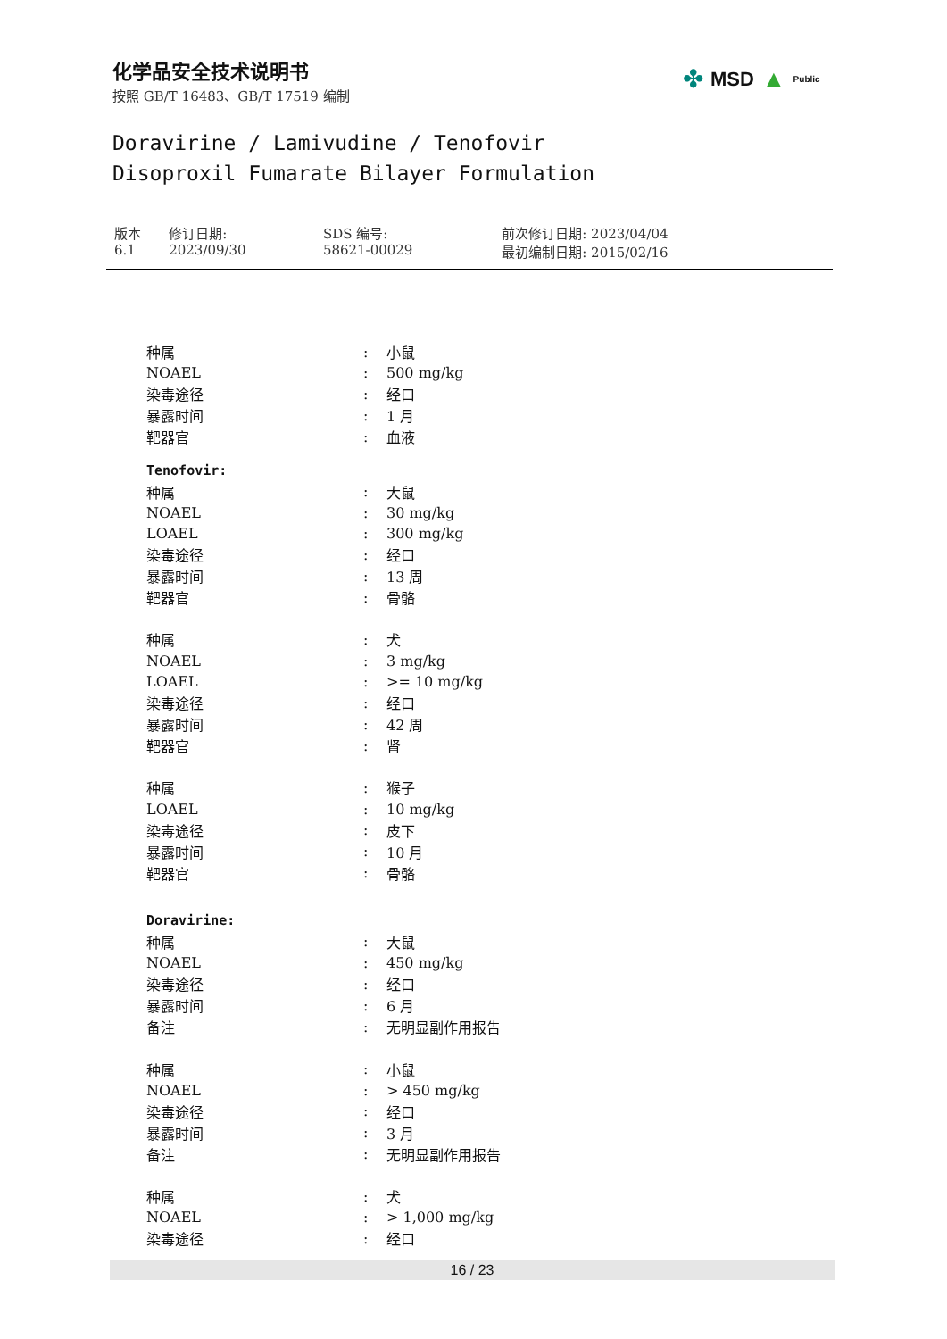化学品安全技术说明书
按照 GB/T 16483、GB/T 17519 编制
✤ MSD ▲ Public
Doravirine / Lamivudine / Tenofovir
Disoproxil Fumarate Bilayer Formulation
| 版本 6.1 | 修订日期: 2023/09/30 | SDS 编号: 58621-00029 | 前次修订日期: 2023/04/04 最初编制日期: 2015/02/16 |
| 种属 | : | 小鼠 |
| NOAEL | : | 500 mg/kg |
| 染毒途径 | : | 经口 |
| 暴露时间 | : | 1 月 |
| 靶器官 | : | 血液 |
| Tenofovir: | | |
| 种属 | : | 大鼠 |
| NOAEL | : | 30 mg/kg |
| LOAEL | : | 300 mg/kg |
| 染毒途径 | : | 经口 |
| 暴露时间 | : | 13 周 |
| 靶器官 | : | 骨骼 |
| 种属 | : | 犬 |
| NOAEL | : | 3 mg/kg |
| LOAEL | : | >= 10 mg/kg |
| 染毒途径 | : | 经口 |
| 暴露时间 | : | 42 周 |
| 靶器官 | : | 肾 |
| 种属 | : | 猴子 |
| LOAEL | : | 10 mg/kg |
| 染毒途径 | : | 皮下 |
| 暴露时间 | : | 10 月 |
| 靶器官 | : | 骨骼 |
| Doravirine: | | |
| 种属 | : | 大鼠 |
| NOAEL | : | 450 mg/kg |
| 染毒途径 | : | 经口 |
| 暴露时间 | : | 6 月 |
| 备注 | : | 无明显副作用报告 |
| 种属 | : | 小鼠 |
| NOAEL | : | > 450 mg/kg |
| 染毒途径 | : | 经口 |
| 暴露时间 | : | 3 月 |
| 备注 | : | 无明显副作用报告 |
| 种属 | : | 犬 |
| NOAEL | : | > 1,000 mg/kg |
| 染毒途径 | : | 经口 |
16 / 23